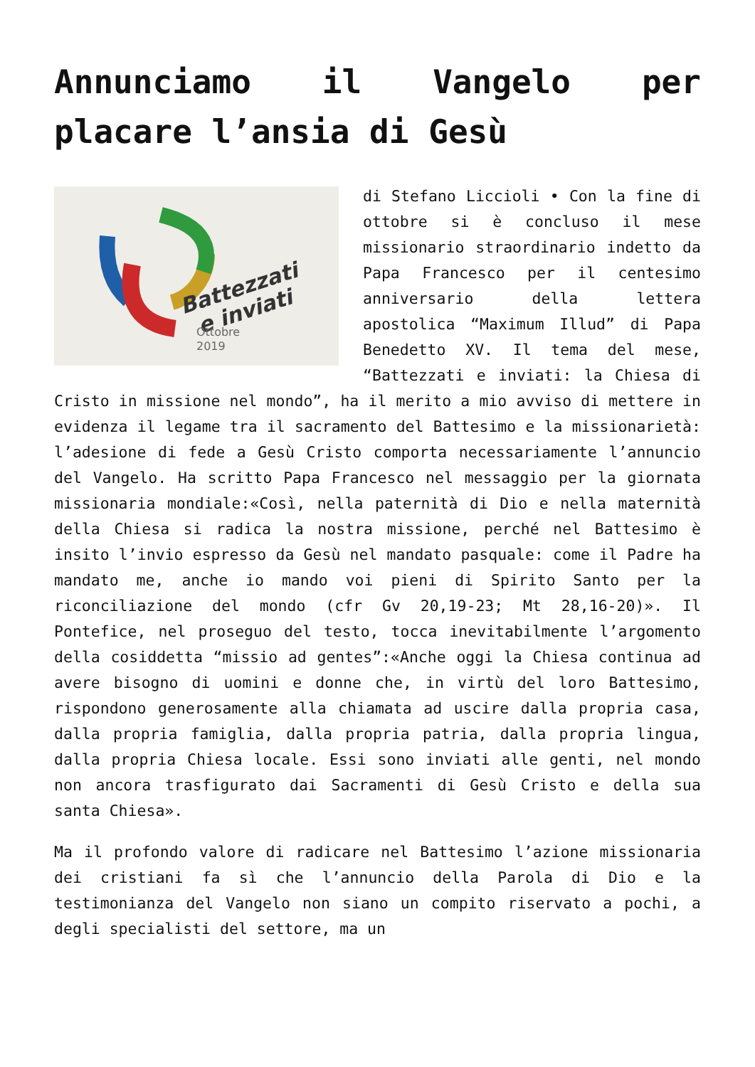Annunciamo il Vangelo per placare l’ansia di Gesù
Battezzati
e inviati
Ottobre
2019
di Stefano Liccioli • Con la fine di ottobre si è concluso il mese missionario straordinario indetto da Papa Francesco per il centesimo anniversario della lettera apostolica “Maximum Illud” di Papa Benedetto XV. Il tema del mese, “Battezzati e inviati: la Chiesa di Cristo in missione nel mondo”, ha il merito a mio avviso di mettere in evidenza il legame tra il sacramento del Battesimo e la missionarietà: l’adesione di fede a Gesù Cristo comporta necessariamente l’annuncio del Vangelo. Ha scritto Papa Francesco nel messaggio per la giornata missionaria mondiale:«Così, nella paternità di Dio e nella maternità della Chiesa si radica la nostra missione, perché nel Battesimo è insito l’invio espresso da Gesù nel mandato pasquale: come il Padre ha mandato me, anche io mando voi pieni di Spirito Santo per la riconciliazione del mondo (cfr Gv 20,19-23; Mt 28,16-20)». Il Pontefice, nel proseguo del testo, tocca inevitabilmente l’argomento della cosiddetta “missio ad gentes”:«Anche oggi la Chiesa continua ad avere bisogno di uomini e donne che, in virtù del loro Battesimo, rispondono generosamente alla chiamata ad uscire dalla propria casa, dalla propria famiglia, dalla propria patria, dalla propria lingua, dalla propria Chiesa locale. Essi sono inviati alle genti, nel mondo non ancora trasfigurato dai Sacramenti di Gesù Cristo e della sua santa Chiesa».
Ma il profondo valore di radicare nel Battesimo l’azione missionaria dei cristiani fa sì che l’annuncio della Parola di Dio e la testimonianza del Vangelo non siano un compito riservato a pochi, a degli specialisti del settore, ma un